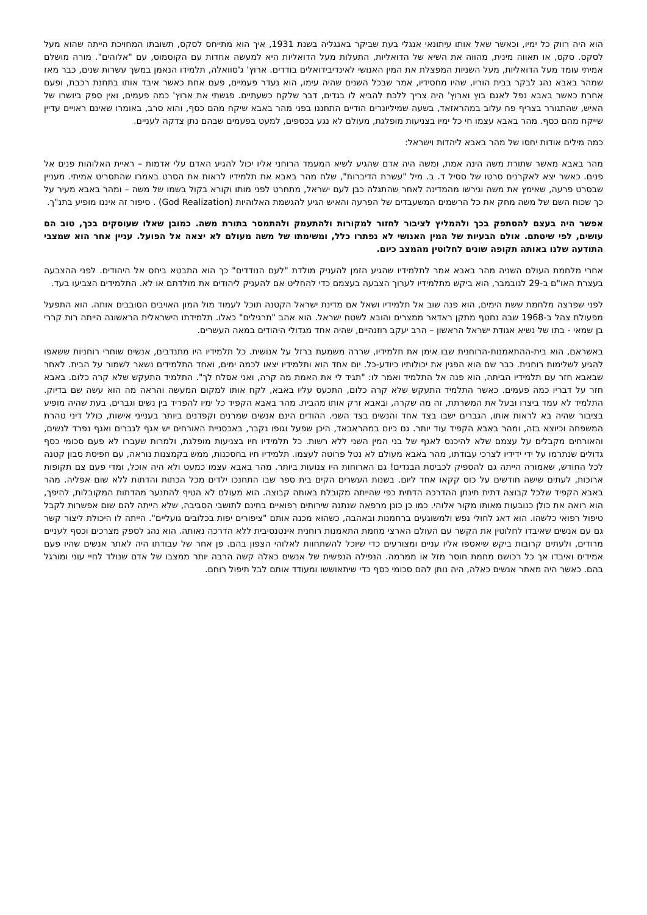הוא היה רווק כל ימיו, וכאשר שאל אותו עיתונאי אנגלי בעת שביקר באנגליה בשנת 1931, איך הוא מתייחס לסקס, תשובתו המחויכת הייתה שהוא מעל לסקס. סקס, או תאווה מינית, מהווה את השיא של הדואליות, התעלות מעל הדואליות היא למעשה אחדות עם הקוסמוס, עם "אלוהים". מורה מושלם אמיתי עומד מעל הדואליות, מעל השניות המפצלת את המין האנושי לאינדיבידואלים בודדים. ארוץ' ג'סוואלה, תלמידו הנאמן במשך עשרות שנים, כבר מאז שמהר באבא נהג לבקר בבית הוריו, שהיו מחסידיו, אמר שבכל השנים שהיה עימו, הוא נעדר פעמיים, פעם אחת כאשר איבד אותו בתחנת רכבת, ופעם אחרת כאשר באבא נפל לאגם בוץ וארוץ' היה צריך ללכת להביא לו בגדים, דבר שלקח כשעתיים. פגשתי את ארוץ' כמה פעמים, ואין ספק ביושרו של האיש, שהתגורר בצריף פח עלוב במהראזאד, בשעה שמיליונרים הודיים התחננו בפני מהר באבא שיקח מהם כסף, והוא סרב, באומרו שאינם ראויים עדיין שייקח מהם כסף. מהר באבא עצמו חי כל ימיו בצניעות מופלגת, מעולם לא נגע בכספים, למעט בפעמים שבהם נתן צדקה לעניים.
כמה מילים אודות יחסו של מהר באבא ליהדות וישראל:
מהר באבא מאשר שתורת משה הינה אמת, ומשה היה אדם שהגיע לשיא המעמד הרוחני אליו יכול להגיע האדם עלי אדמות – ראיית האלוהות פנים אל פנים. כאשר יצא לאקרנים סרטו של ססיל ד. ב. מיל "עשרת הדיברות", שלח מהר באבא את תלמידיו לראות את הסרט באמרו שהתסריט אמיתי. מעניין שבסרט פרעה, שאימץ את משה וגירשו מהמדינה לאחר שהתגלה כבן לעם ישראל, מתחרט לפני מותו וקורא בקול בשמו של משה – ומהר באבא מעיר על כך שכוח השם של משה מחק את כל הרשמים המשעבדים של הפרעה והאיש הגיע להגשמת האלוהיות (God Realization) . סיפור זה איננו מופיע בתנ"ך.
אפשר היה בעצם להסתפק בכך ולהמליץ לציבור לחזור למקורות ולהתעמק ולהתמסר בתורת משה. כמובן שאלו שעוסקים בכך, טוב הם עושים, לפי שיטתם. אולם הבעיות של המין האנושי לא נפתרו כלל, ומשימתו של משה מעולם לא יצאה אל הפועל. עניין אחר הוא שמצבי התודעה שלנו באותה תקופה שונים לחלוטין מהמצב כיום.
אחרי מלחמת העולם השניה מהר באבא אמר לתלמידיו שהגיע הזמן להעניק מולדת "לעם הנודדים" כך הוא התבטא ביחס אל היהודים. לפני ההצבעה בעצרת האו"ם ב-29 לנובמבר, הוא ביקש מתלמידיו לערוך הצבעה בעצמם כדי להחליט אם להעניק ליהודים את מולדתם או לא. התלמידים הצביעו בעד.
לפני שפרצה מלחמת ששת הימים, הוא פנה שוב אל תלמידיו ושאל אם מדינת ישראל הקטנה תוכל לעמוד מול המון האויבים הסובבים אותה. הוא התפעל מפעולת צהל ב-1968 שבה נחטף מתקן ראדאר ממצרים והובא לשטח ישראל. הוא אהב "תרגילים" כאלו. תלמידתו הישראלית הראשונה הייתה רות קררי בן שמאי - בתו של נשיא אגודת ישראל הראשון – הרב יעקב רוזנהיים, שהיה אחד מגדולי היהודים במאה העשרים.
באשראם, הוא בית-ההתאמנות-הרוחנית שבו אימן את תלמידיו, שררה משמעת ברזל על אנושית. כל תלמידיו היו מתנדבים, אנשים שוחרי רוחניות ששאפו להגיע לשלימות רוחנית. כבר שם הוא הפגין את יכולותיו כיודע-כל. יום אחד הוא ותלמידיו יצאו לכמה ימים, ואחד התלמידים נשאר לשמור על הבית. לאחר שבאבא חזר עם תלמידיו הביתה, הוא פנה אל התלמיד ואמר לו: "תגיד לי את האמת מה קרה, ואני אסלח לך". התלמיד התעקש שלא קרה כלום. באבא חזר על דבריו כמה פעמים. כאשר התלמיד התעקש שלא קרה כלום, התכעס עליו באבא, לקח אותו למקום המעשה והראה מה הוא עשה שם בדיוק. התלמיד לא עמד ביצרו ובעל את המשרתת, זה מה שקרה, ובאבא זרק אותו מהבית. מהר באבא הקפיד כל ימיו להפריד בין נשים וגברים, בעת שהיה מופיע בציבור שהיה בא לראות אותו, הגברים ישבו בצד אחד והנשים בצד השני. ההודים הינם אנשים שמרנים וקפדנים ביותר בענייני אישות, כולל דיני טהרת המשפחה וכיוצא בזה, ומהר באבא הקפיד עוד יותר. גם כיום במהראבאד, היכן שפעל וגופו נקבר, באכסניית האורחים יש אגף לגברים ואגף נפרד לנשים, והאורחים מקבלים על עצמם שלא להיכנס לאגף של בני המין השני ללא רשות. כל תלמידיו חיו בצניעות מופלגת, ולמרות שעברו לא פעם סכומי כסף גדולים שנתרמו על ידי ידידיו לצרכי עבודתו, מהר באבא מעולם לא נטל פרוטה לעצמו. תלמידיו חיו בחסכנות, ממש בקמצנות נוראה, עם חפיסת סבון קטנה לכל החודש, שאמורה הייתה גם להספיק לכביסת הבגדים! גם הארוחות היו צנועות ביותר. מהר באבא עצמו כמעט ולא היה אוכל, ומדי פעם צם תקופות ארוכות, לעתים שישה חודשים על כוס קקאו אחד ליום. בשנות העשרים הקים בית ספר שבו התחנכו ילדים מכל הכתות והדתות ללא שום אפליה. מהר באבא הקפיד שלכל קבוצה דתית תינתן ההדרכה הדתית כפי שהייתה מקובלת באותה קבוצה. הוא מעולם לא הטיף להתנער מהדתות המקובלות, להיפך, הוא רואה את כולן כנובעות מאותו מקור אלוהי. כמו כן כונן מרפאה שנתנה שירותים רפואיים בחינם לתושבי הסביבה, שלא הייתה להם שום אפשרות לקבל טיפול רפואי כלשהו. הוא דאג לחולי נפש ולמשוגעים ברחמנות ובאהבה, כשהוא מכנה אותם "ציפורים יפות בכלובים גועליים". הייתה לו היכולת ליצור קשר גם עם אנשים שאיבדו לחלוטין את הקשר עם העולם הארצי מחמת התאמנות רוחנית אינטנסיבית ללא הדרכה נאותה. הוא נהג לספק מצרכים וכסף לעניים מרודים, ולעתים קרובות ביקש שיאספו אליו עניים ומצורעים כדי שיוכל להשתחוות לאלוהי הצפון בהם. פן אחר של עבודתו היה לאתר אנשים שהיו פעם אמידים ואיבדו אך כל רכושם מחמת חוסר מזל או ממרמה. הנפילה הנפשית של אנשים כאלה קשה הרבה יותר ממצבו של אדם שנולד לחיי עוני ומורגל בהם. כאשר היה מאתר אנשים כאלה, היה נותן להם סכומי כסף כדי שיתאוששו ומעודד אותם לבל תיפול רוחם.